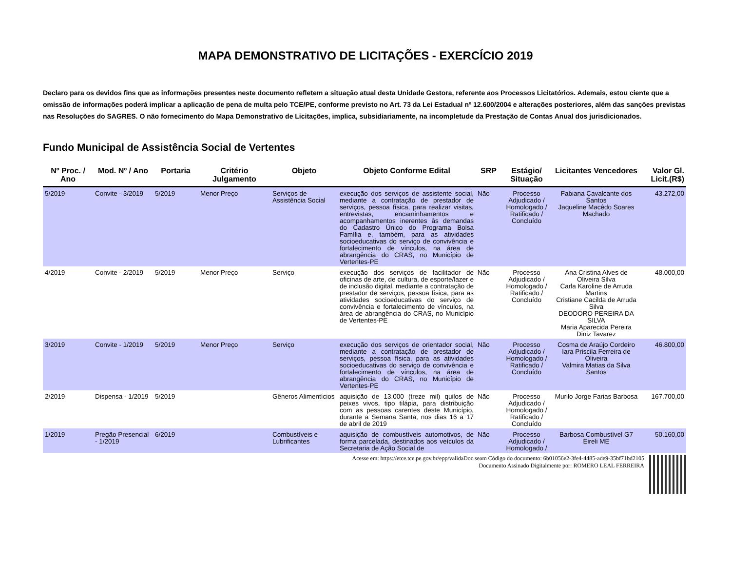MAPA DEMONSTRATIVO DE LICITAÇÕES - EXERCÍCIO 2019
Declaro para os devidos fins que as informações presentes neste documento refletem a situação atual desta Unidade Gestora, referente aos Processos Licitatórios. Ademais, estou ciente que a omissão de informações poderá implicar a aplicação de pena de multa pelo TCE/PE, conforme previsto no Art. 73 da Lei Estadual nº 12.600/2004 e alterações posteriores, além das sanções previstas nas Resoluções do SAGRES. O não fornecimento do Mapa Demonstrativo de Licitações, implica, subsidiariamente, na incompletude da Prestação de Contas Anual dos jurisdicionados.
Fundo Municipal de Assistência Social de Vertentes
| Nº Proc. / Ano | Mod. Nº / Ano | Portaria | Critério Julgamento | Objeto | Objeto Conforme Edital | SRP | Estágio/ Situação | Licitantes Vencedores | Valor Gl. Licit.(R$) |
| --- | --- | --- | --- | --- | --- | --- | --- | --- | --- |
| 5/2019 | Convite - 3/2019 | 5/2019 | Menor Preço | Serviços de Assistência Social | execução dos serviços de assistente social, mediante a contratação de prestador de serviços, pessoa física, para realizar visitas, entrevistas, encaminhamentos e acompanhamentos inerentes às demandas do Cadastro Único do Programa Bolsa Família e, também, para as atividades socioeducativas do serviço de convivência e fortalecimento de vínculos, na área de abrangência do CRAS, no Município de Vertentes-PE | Não | Processo Adjudicado / Homologado / Ratificado / Concluído | Fabiana Cavalcante dos Santos Jaqueline Macêdo Soares Machado | 43.272,00 |
| 4/2019 | Convite - 2/2019 | 5/2019 | Menor Preço | Serviço | execução dos serviços de facilitador de oficinas de arte, de cultura, de esporte/lazer e de inclusão digital, mediante a contratação de prestador de serviços, pessoa física, para as atividades socioeducativas do serviço de convivência e fortalecimento de vínculos, na área de abrangência do CRAS, no Município de Vertentes-PE | Não | Processo Adjudicado / Homologado / Ratificado / Concluído | Ana Cristina Alves de Oliveira Silva Carla Karoline de Arruda Martins Cristiane Cacilda de Arruda Silva DEODORO PEREIRA DA SILVA Maria Aparecida Pereira Diniz Tavarez | 48.000,00 |
| 3/2019 | Convite - 1/2019 | 5/2019 | Menor Preço | Serviço | execução dos serviços de orientador social, mediante a contratação de prestador de serviços, pessoa física, para as atividades socioeducativas do serviço de convivência e fortalecimento de vínculos, na área de abrangência do CRAS, no Município de Vertentes-PE | Não | Processo Adjudicado / Homologado / Ratificado / Concluído | Cosma de Araújo Cordeiro Iara Priscila Ferreira de Oliveira Valmira Matias da Silva Santos | 46.800,00 |
| 2/2019 | Dispensa - 1/2019 | 5/2019 | | Gêneros Alimentícios | aquisição de 13.000 (treze mil) quilos de peixes vivos, tipo tilápia, para distribuição com as pessoas carentes deste Município, durante a Semana Santa, nos dias 16 a 17 de abril de 2019 | Não | Processo Adjudicado / Homologado / Ratificado / Concluído | Murilo Jorge Farias Barbosa | 167.700,00 |
| 1/2019 | Pregão Presencial - 1/2019 | 6/2019 | | Combustíveis e Lubrificantes | aquisição de combustíveis automotivos, de forma parcelada, destinados aos veículos da Secretaria de Ação Social de | Não | Processo Adjudicado / Homologado / | Barbosa Combustível G7 Eireli ME | 50.160,00 |
Acesse em: https://etce.tce.pe.gov.br/epp/validaDoc.seam Código do documento: 6b01056e2-3fe4-4485-ade9-35bf71bd2105
Documento Assinado Digitalmente por: ROMERO LEAL FERREIRA